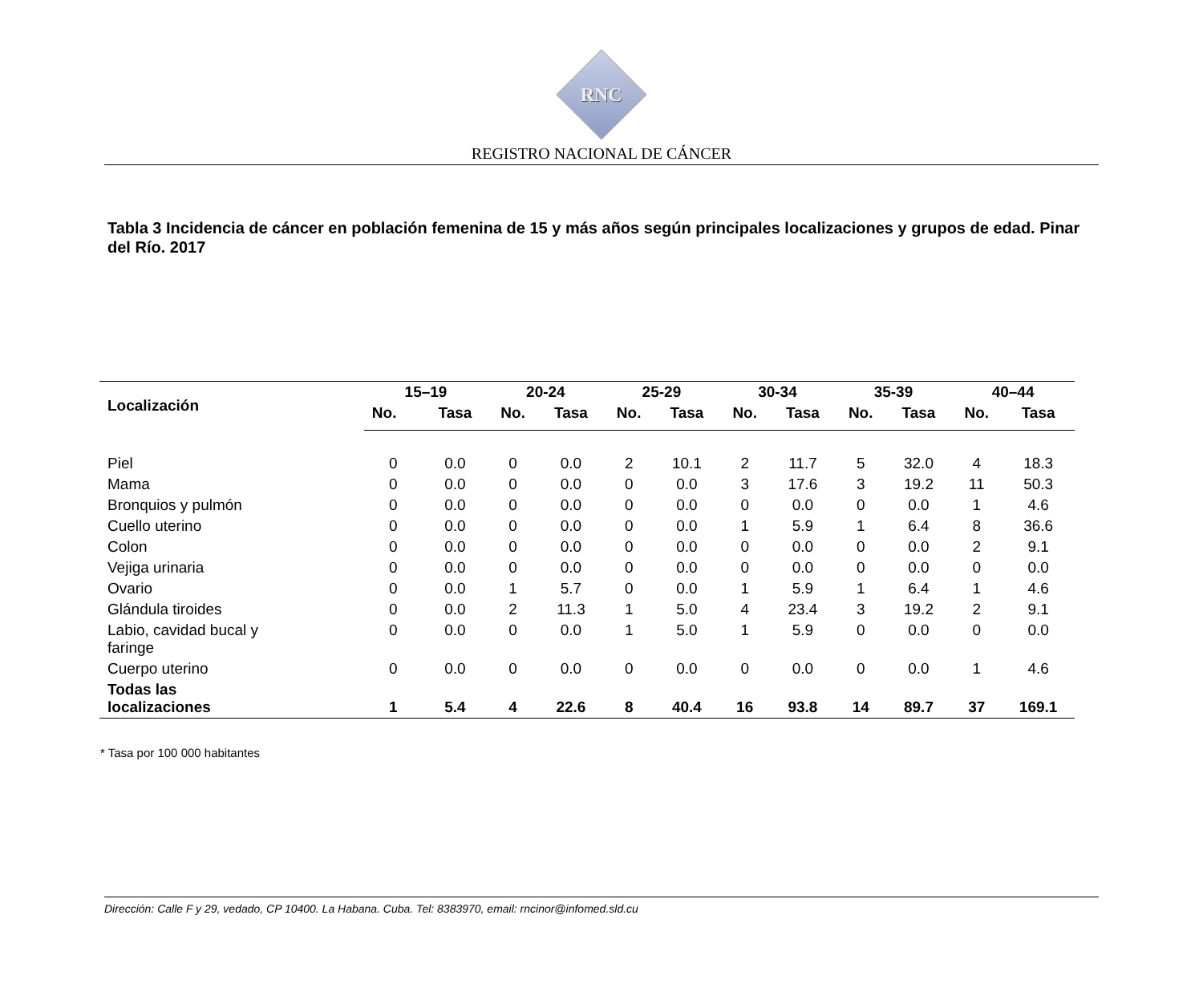RNC
REGISTRO NACIONAL DE CÁNCER
Tabla 3 Incidencia de cáncer en población femenina de 15 y más años según principales localizaciones y grupos de edad. Pinar del Río. 2017
| Localización | 15–19 | | 20-24 | | 25-29 | | 30-34 | | 35-39 | | 40–44 | |
| --- | --- | --- | --- | --- | --- | --- | --- | --- | --- | --- | --- | --- |
| | No. | Tasa | No. | Tasa | No. | Tasa | No. | Tasa | No. | Tasa | No. | Tasa |
| Piel | 0 | 0.0 | 0 | 0.0 | 2 | 10.1 | 2 | 11.7 | 5 | 32.0 | 4 | 18.3 |
| Mama | 0 | 0.0 | 0 | 0.0 | 0 | 0.0 | 3 | 17.6 | 3 | 19.2 | 11 | 50.3 |
| Bronquios y pulmón | 0 | 0.0 | 0 | 0.0 | 0 | 0.0 | 0 | 0.0 | 0 | 0.0 | 1 | 4.6 |
| Cuello uterino | 0 | 0.0 | 0 | 0.0 | 0 | 0.0 | 1 | 5.9 | 1 | 6.4 | 8 | 36.6 |
| Colon | 0 | 0.0 | 0 | 0.0 | 0 | 0.0 | 0 | 0.0 | 0 | 0.0 | 2 | 9.1 |
| Vejiga urinaria | 0 | 0.0 | 0 | 0.0 | 0 | 0.0 | 0 | 0.0 | 0 | 0.0 | 0 | 0.0 |
| Ovario | 0 | 0.0 | 1 | 5.7 | 0 | 0.0 | 1 | 5.9 | 1 | 6.4 | 1 | 4.6 |
| Glándula tiroides | 0 | 0.0 | 2 | 11.3 | 1 | 5.0 | 4 | 23.4 | 3 | 19.2 | 2 | 9.1 |
| Labio, cavidad bucal y faringe | 0 | 0.0 | 0 | 0.0 | 1 | 5.0 | 1 | 5.9 | 0 | 0.0 | 0 | 0.0 |
| Cuerpo uterino | 0 | 0.0 | 0 | 0.0 | 0 | 0.0 | 0 | 0.0 | 0 | 0.0 | 1 | 4.6 |
| Todas las localizaciones | 1 | 5.4 | 4 | 22.6 | 8 | 40.4 | 16 | 93.8 | 14 | 89.7 | 37 | 169.1 |
* Tasa por 100 000 habitantes
Dirección: Calle F y 29, vedado, CP 10400. La Habana. Cuba. Tel: 8383970, email: rncinor@infomed.sld.cu